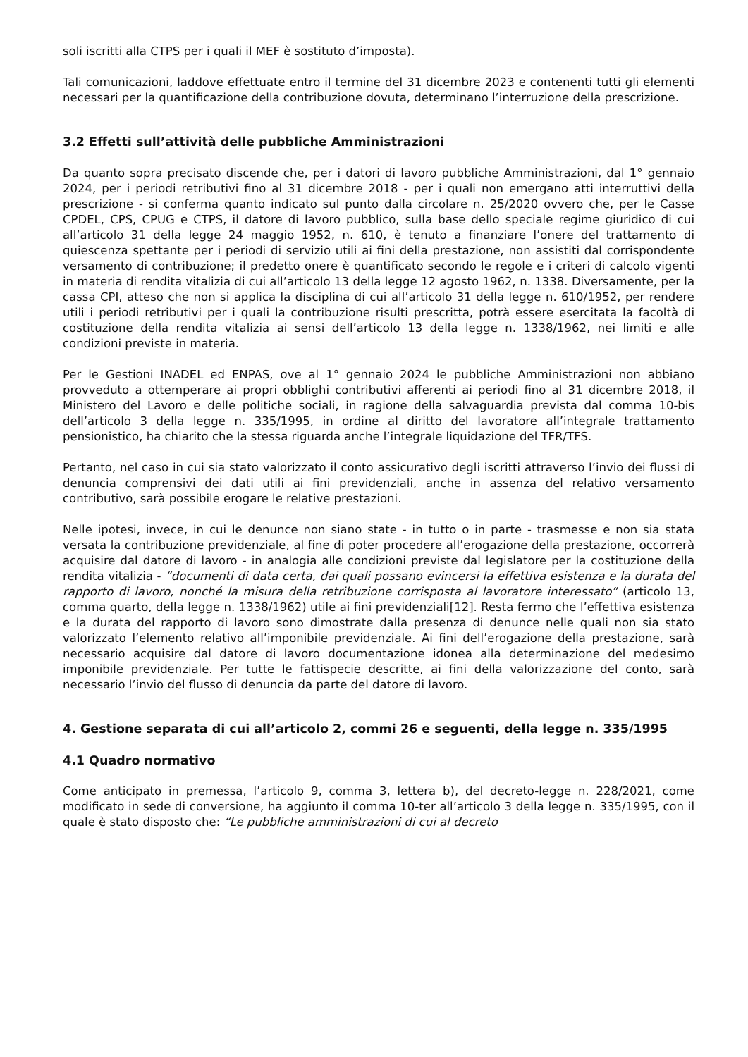soli iscritti alla CTPS per i quali il MEF è sostituto d’imposta).
Tali comunicazioni, laddove effettuate entro il termine del 31 dicembre 2023 e contenenti tutti gli elementi necessari per la quantificazione della contribuzione dovuta, determinano l’interruzione della prescrizione.
3.2 Effetti sull’attività delle pubbliche Amministrazioni
Da quanto sopra precisato discende che, per i datori di lavoro pubbliche Amministrazioni, dal 1° gennaio 2024, per i periodi retributivi fino al 31 dicembre 2018 - per i quali non emergano atti interruttivi della prescrizione - si conferma quanto indicato sul punto dalla circolare n. 25/2020 ovvero che, per le Casse CPDEL, CPS, CPUG e CTPS, il datore di lavoro pubblico, sulla base dello speciale regime giuridico di cui all’articolo 31 della legge 24 maggio 1952, n. 610, è tenuto a finanziare l’onere del trattamento di quiescenza spettante per i periodi di servizio utili ai fini della prestazione, non assistiti dal corrispondente versamento di contribuzione; il predetto onere è quantificato secondo le regole e i criteri di calcolo vigenti in materia di rendita vitalizia di cui all’articolo 13 della legge 12 agosto 1962, n. 1338. Diversamente, per la cassa CPI, atteso che non si applica la disciplina di cui all’articolo 31 della legge n. 610/1952, per rendere utili i periodi retributivi per i quali la contribuzione risulti prescritta, potrà essere esercitata la facoltà di costituzione della rendita vitalizia ai sensi dell’articolo 13 della legge n. 1338/1962, nei limiti e alle condizioni previste in materia.
Per le Gestioni INADEL ed ENPAS, ove al 1° gennaio 2024 le pubbliche Amministrazioni non abbiano provveduto a ottemperare ai propri obblighi contributivi afferenti ai periodi fino al 31 dicembre 2018, il Ministero del Lavoro e delle politiche sociali, in ragione della salvaguardia prevista dal comma 10-bis dell’articolo 3 della legge n. 335/1995, in ordine al diritto del lavoratore all’integrale trattamento pensionistico, ha chiarito che la stessa riguarda anche l’integrale liquidazione del TFR/TFS.
Pertanto, nel caso in cui sia stato valorizzato il conto assicurativo degli iscritti attraverso l’invio dei flussi di denuncia comprensivi dei dati utili ai fini previdenziali, anche in assenza del relativo versamento contributivo, sarà possibile erogare le relative prestazioni.
Nelle ipotesi, invece, in cui le denunce non siano state - in tutto o in parte - trasmesse e non sia stata versata la contribuzione previdenziale, al fine di poter procedere all’erogazione della prestazione, occorrerà acquisire dal datore di lavoro - in analogia alle condizioni previste dal legislatore per la costituzione della rendita vitalizia - “documenti di data certa, dai quali possano evincersi la effettiva esistenza e la durata del rapporto di lavoro, nonché la misura della retribuzione corrisposta al lavoratore interessato” (articolo 13, comma quarto, della legge n. 1338/1962) utile ai fini previdenziali[12]. Resta fermo che l’effettiva esistenza e la durata del rapporto di lavoro sono dimostrate dalla presenza di denunce nelle quali non sia stato valorizzato l’elemento relativo all’imponibile previdenziale. Ai fini dell’erogazione della prestazione, sarà necessario acquisire dal datore di lavoro documentazione idonea alla determinazione del medesimo imponibile previdenziale. Per tutte le fattispecie descritte, ai fini della valorizzazione del conto, sarà necessario l’invio del flusso di denuncia da parte del datore di lavoro.
4. Gestione separata di cui all’articolo 2, commi 26 e seguenti, della legge n. 335/1995
4.1 Quadro normativo
Come anticipato in premessa, l’articolo 9, comma 3, lettera b), del decreto-legge n. 228/2021, come modificato in sede di conversione, ha aggiunto il comma 10-ter all’articolo 3 della legge n. 335/1995, con il quale è stato disposto che: “Le pubbliche amministrazioni di cui al decreto